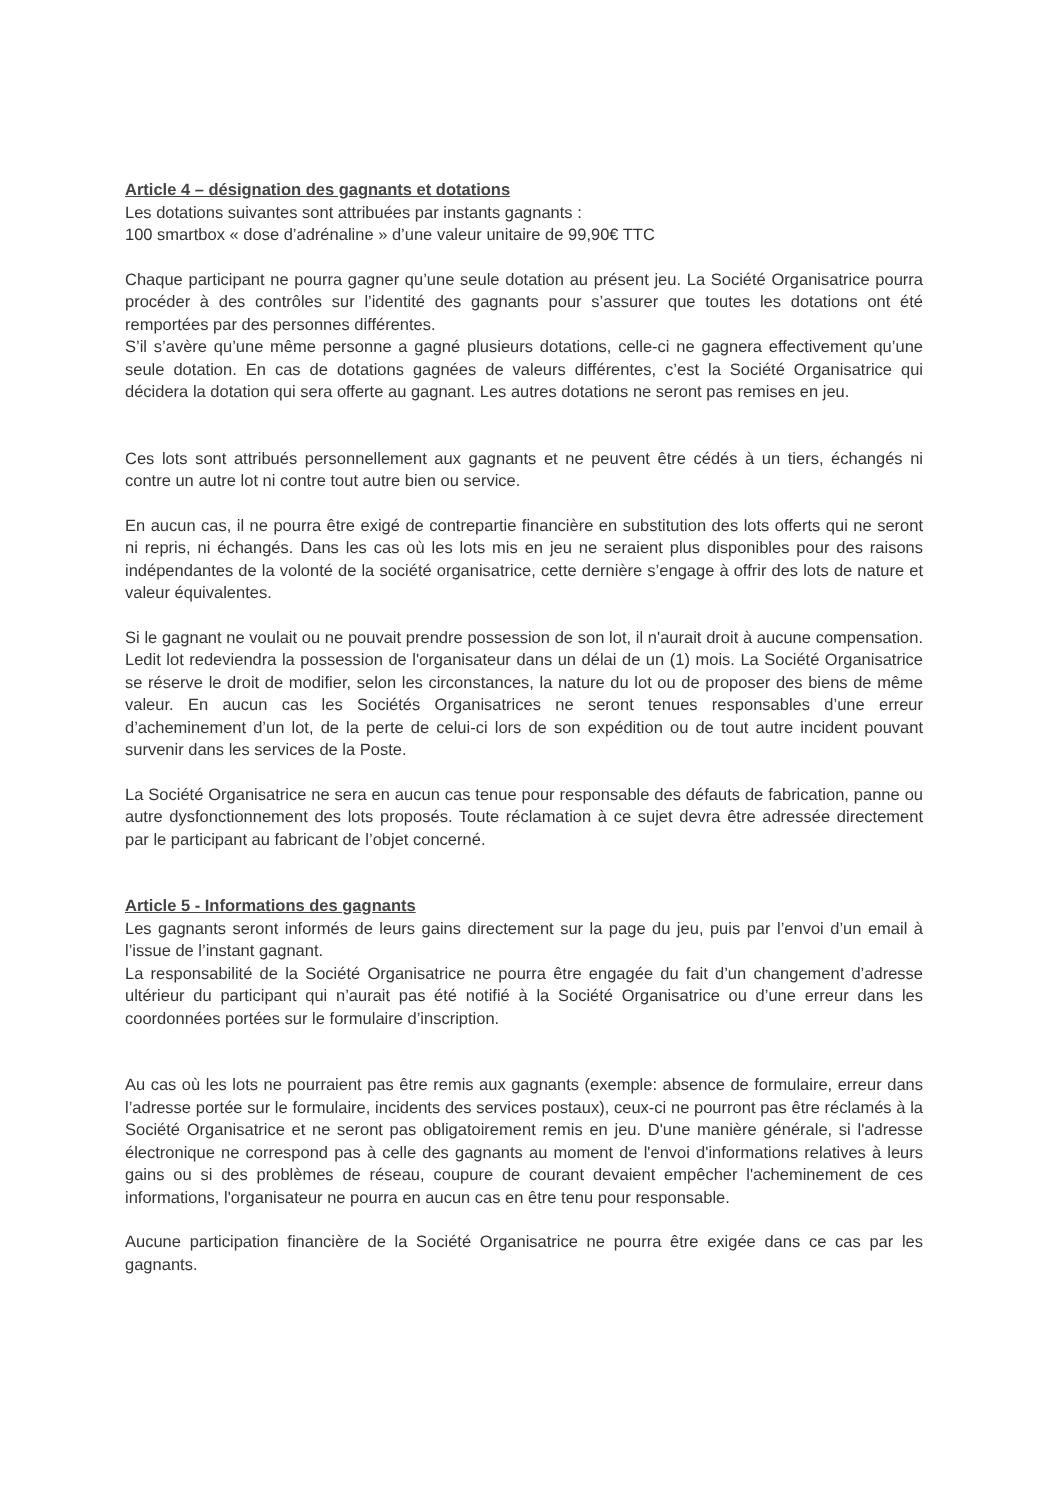Article 4 – désignation des gagnants et dotations
Les dotations suivantes sont attribuées par instants gagnants :
100 smartbox « dose d’adrénaline » d’une valeur unitaire de 99,90€ TTC
Chaque participant ne pourra gagner qu’une seule dotation au présent jeu. La Société Organisatrice pourra procéder à des contrôles sur l’identité des gagnants pour s’assurer que toutes les dotations ont été remportées par des personnes différentes.
S’il s’avère qu’une même personne a gagné plusieurs dotations, celle-ci ne gagnera effectivement qu’une seule dotation. En cas de dotations gagnées de valeurs différentes, c’est la Société Organisatrice qui décidera la dotation qui sera offerte au gagnant. Les autres dotations ne seront pas remises en jeu.
Ces lots sont attribués personnellement aux gagnants et ne peuvent être cédés à un tiers, échangés ni contre un autre lot ni contre tout autre bien ou service.
En aucun cas, il ne pourra être exigé de contrepartie financière en substitution des lots offerts qui ne seront ni repris, ni échangés. Dans les cas où les lots mis en jeu ne seraient plus disponibles pour des raisons indépendantes de la volonté de la société organisatrice, cette dernière s’engage à offrir des lots de nature et valeur équivalentes.
Si le gagnant ne voulait ou ne pouvait prendre possession de son lot, il n'aurait droit à aucune compensation. Ledit lot redeviendra la possession de l'organisateur dans un délai de un (1) mois. La Société Organisatrice se réserve le droit de modifier, selon les circonstances, la nature du lot ou de proposer des biens de même valeur. En aucun cas les Sociétés Organisatrices ne seront tenues responsables d’une erreur d’acheminement d’un lot, de la perte de celui-ci lors de son expédition ou de tout autre incident pouvant survenir dans les services de la Poste.
La Société Organisatrice ne sera en aucun cas tenue pour responsable des défauts de fabrication, panne ou autre dysfonctionnement des lots proposés. Toute réclamation à ce sujet devra être adressée directement par le participant au fabricant de l’objet concerné.
Article 5 - Informations des gagnants
Les gagnants seront informés de leurs gains directement sur la page du jeu, puis par l’envoi d’un email à l’issue de l’instant gagnant.
La responsabilité de la Société Organisatrice ne pourra être engagée du fait d’un changement d’adresse ultérieur du participant qui n’aurait pas été notifié à la Société Organisatrice ou d’une erreur dans les coordonnées portées sur le formulaire d’inscription.
Au cas où les lots ne pourraient pas être remis aux gagnants (exemple: absence de formulaire, erreur dans l’adresse portée sur le formulaire, incidents des services postaux), ceux-ci ne pourront pas être réclamés à la Société Organisatrice et ne seront pas obligatoirement remis en jeu. D'une manière générale, si l'adresse électronique ne correspond pas à celle des gagnants au moment de l'envoi d'informations relatives à leurs gains ou si des problèmes de réseau, coupure de courant devaient empêcher l'acheminement de ces informations, l'organisateur ne pourra en aucun cas en être tenu pour responsable.
Aucune participation financière de la Société Organisatrice ne pourra être exigée dans ce cas par les gagnants.